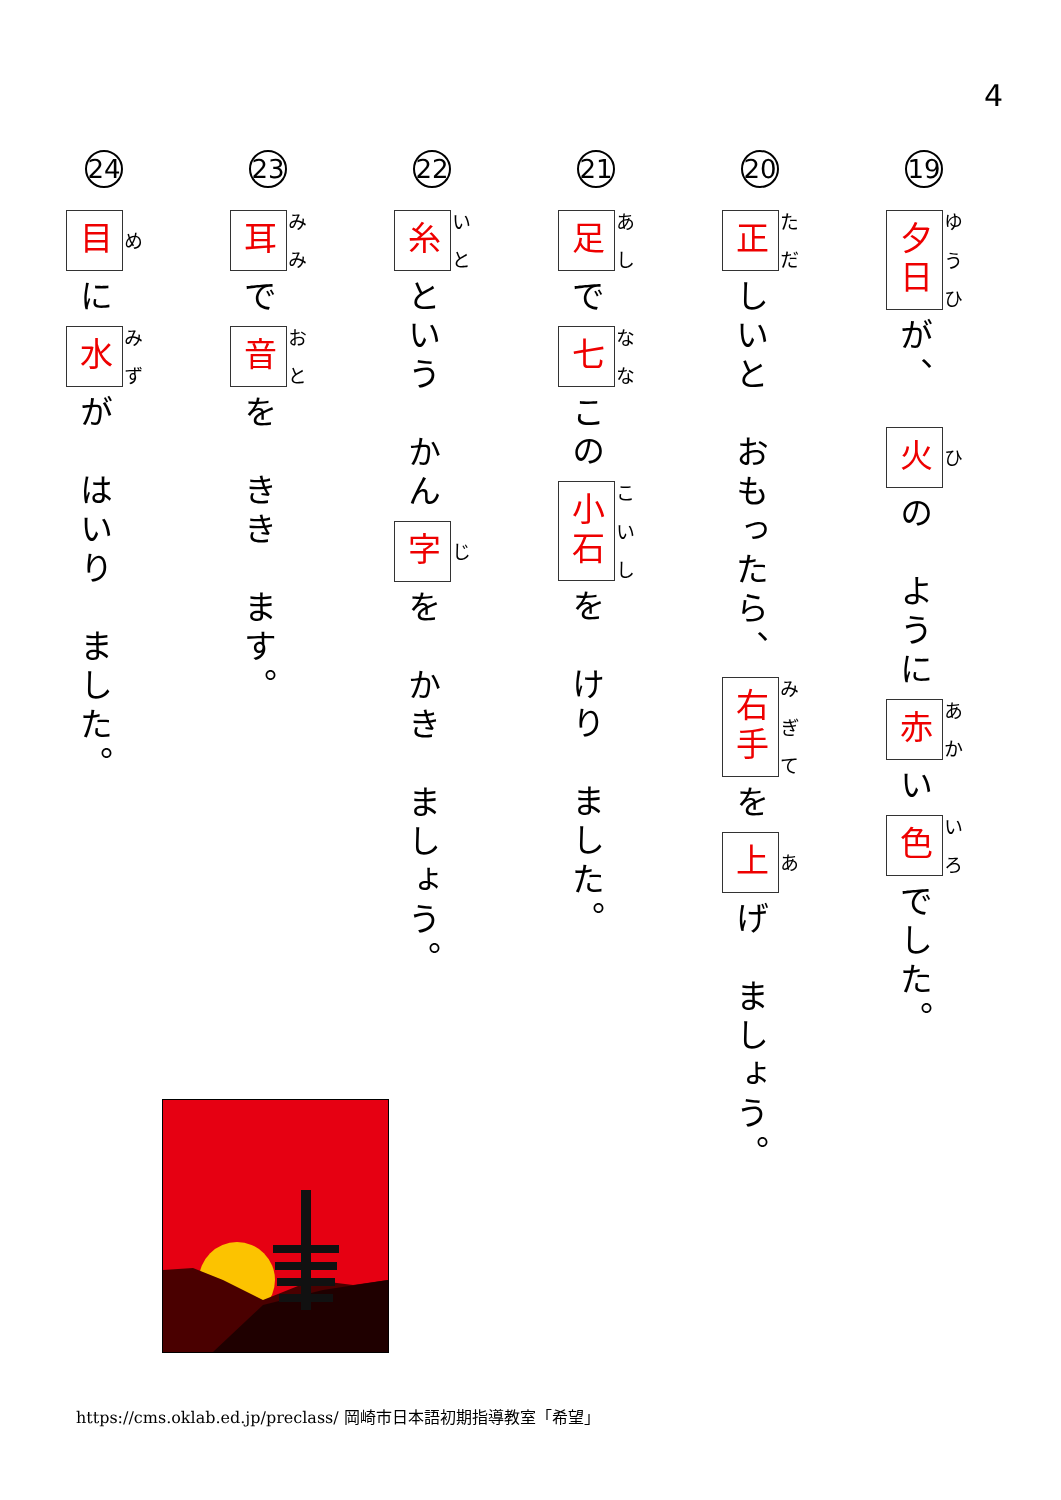4
19
夕日 が、　火 の　ように 赤 い 色 でした。
20
正 しいと　おもったら、 右手 を 上 げ　ましょう。
21
足 で 七 この 小石 を　けり　ました。
22
糸 という　かん 字 を　かき　ましょう。
23
耳 で 音 を　きき　ます。
24
目 に 水 が　はいり　ました。
https://cms.oklab.ed.jp/preclass/ 岡崎市日本語初期指導教室「希望」